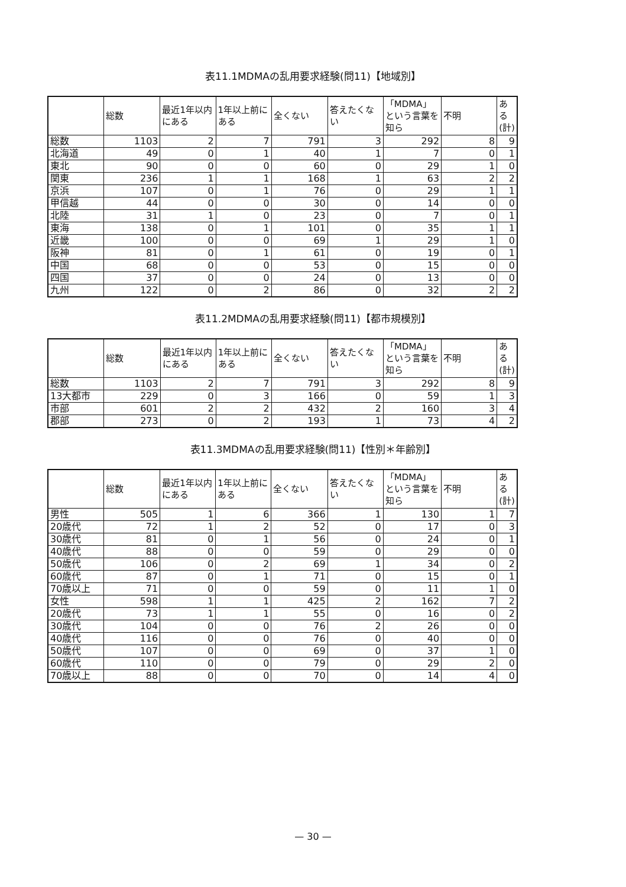表11.1MDMAの乱用要求経験(問11)【地域別】
| | 総数 | 最近1年以内にある | 1年以上前にある | 全くない | 答えたくない | 「MDMA」という言葉を知ら | 不明 | ある(計) |
| --- | --- | --- | --- | --- | --- | --- | --- | --- |
| 総数 | 1103 | 2 | 7 | 791 | 3 | 292 | 8 | 9 |
| 北海道 | 49 | 0 | 1 | 40 | 1 | 7 | 0 | 1 |
| 東北 | 90 | 0 | 0 | 60 | 0 | 29 | 1 | 0 |
| 関東 | 236 | 1 | 1 | 168 | 1 | 63 | 2 | 2 |
| 京浜 | 107 | 0 | 1 | 76 | 0 | 29 | 1 | 1 |
| 甲信越 | 44 | 0 | 0 | 30 | 0 | 14 | 0 | 0 |
| 北陸 | 31 | 1 | 0 | 23 | 0 | 7 | 0 | 1 |
| 東海 | 138 | 0 | 1 | 101 | 0 | 35 | 1 | 1 |
| 近畿 | 100 | 0 | 0 | 69 | 1 | 29 | 1 | 0 |
| 阪神 | 81 | 0 | 1 | 61 | 0 | 19 | 0 | 1 |
| 中国 | 68 | 0 | 0 | 53 | 0 | 15 | 0 | 0 |
| 四国 | 37 | 0 | 0 | 24 | 0 | 13 | 0 | 0 |
| 九州 | 122 | 0 | 2 | 86 | 0 | 32 | 2 | 2 |
表11.2MDMAの乱用要求経験(問11)【都市規模別】
| | 総数 | 最近1年以内にある | 1年以上前にある | 全くない | 答えたくない | 「MDMA」という言葉を知ら | 不明 | ある(計) |
| --- | --- | --- | --- | --- | --- | --- | --- | --- |
| 総数 | 1103 | 2 | 7 | 791 | 3 | 292 | 8 | 9 |
| 13大都市 | 229 | 0 | 3 | 166 | 0 | 59 | 1 | 3 |
| 市部 | 601 | 2 | 2 | 432 | 2 | 160 | 3 | 4 |
| 郡部 | 273 | 0 | 2 | 193 | 1 | 73 | 4 | 2 |
表11.3MDMAの乱用要求経験(問11)【性別＊年齢別】
| | 総数 | 最近1年以内にある | 1年以上前にある | 全くない | 答えたくない | 「MDMA」という言葉を知ら | 不明 | ある(計) |
| --- | --- | --- | --- | --- | --- | --- | --- | --- |
| 男性 | 505 | 1 | 6 | 366 | 1 | 130 | 1 | 7 |
| 20歳代 | 72 | 1 | 2 | 52 | 0 | 17 | 0 | 3 |
| 30歳代 | 81 | 0 | 1 | 56 | 0 | 24 | 0 | 1 |
| 40歳代 | 88 | 0 | 0 | 59 | 0 | 29 | 0 | 0 |
| 50歳代 | 106 | 0 | 2 | 69 | 1 | 34 | 0 | 2 |
| 60歳代 | 87 | 0 | 1 | 71 | 0 | 15 | 0 | 1 |
| 70歳以上 | 71 | 0 | 0 | 59 | 0 | 11 | 1 | 0 |
| 女性 | 598 | 1 | 1 | 425 | 2 | 162 | 7 | 2 |
| 20歳代 | 73 | 1 | 1 | 55 | 0 | 16 | 0 | 2 |
| 30歳代 | 104 | 0 | 0 | 76 | 2 | 26 | 0 | 0 |
| 40歳代 | 116 | 0 | 0 | 76 | 0 | 40 | 0 | 0 |
| 50歳代 | 107 | 0 | 0 | 69 | 0 | 37 | 1 | 0 |
| 60歳代 | 110 | 0 | 0 | 79 | 0 | 29 | 2 | 0 |
| 70歳以上 | 88 | 0 | 0 | 70 | 0 | 14 | 4 | 0 |
— 30 —